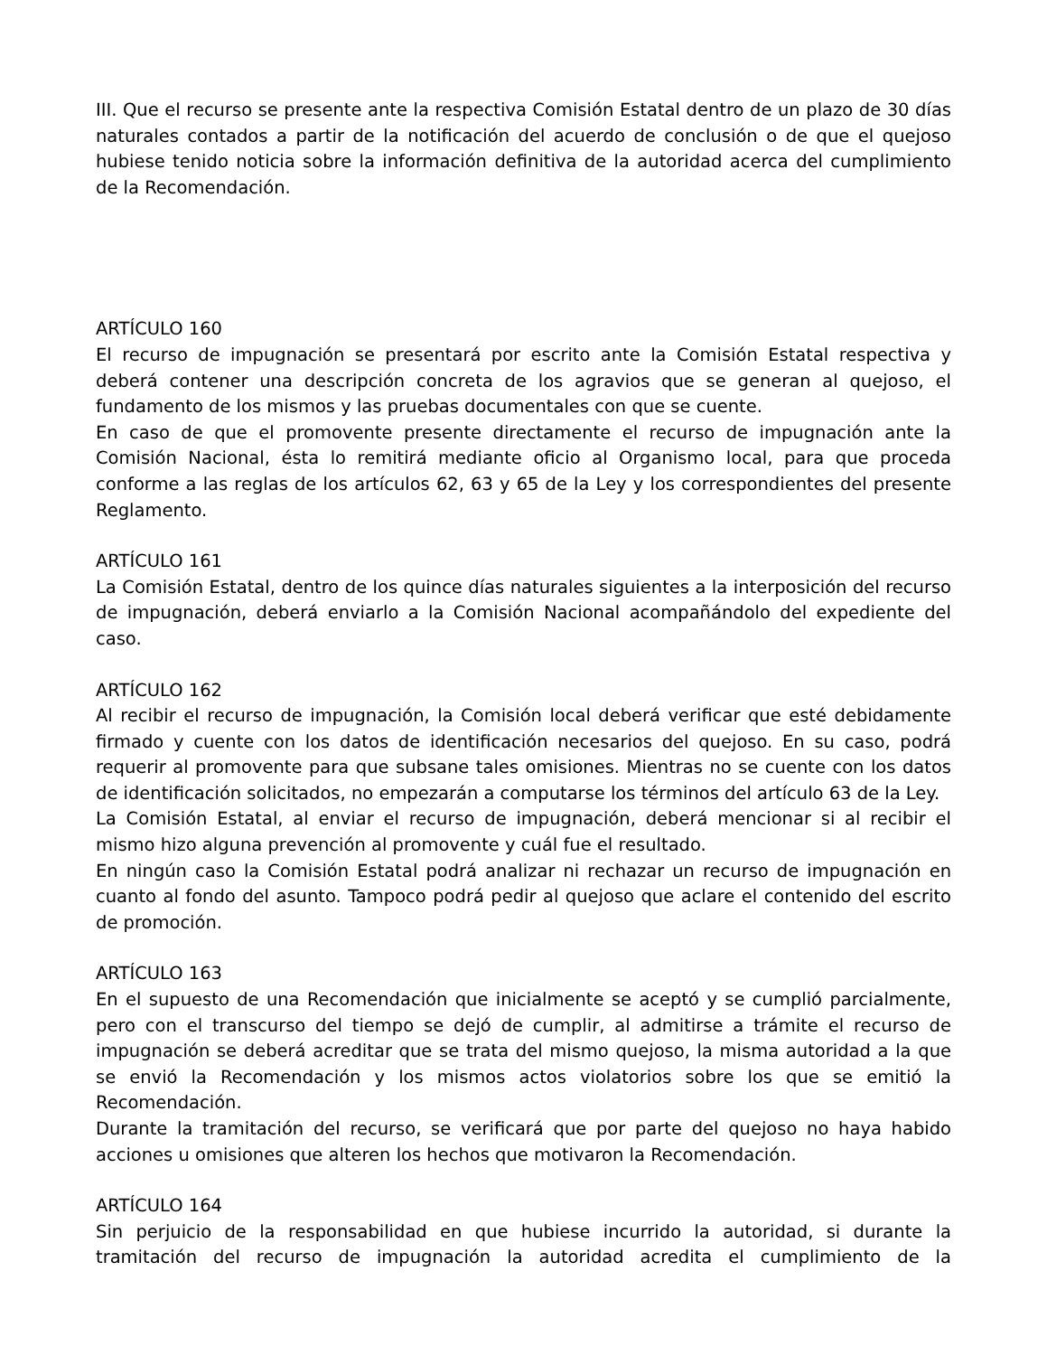III. Que el recurso se presente ante la respectiva Comisión Estatal dentro de un plazo de 30 días naturales contados a partir de la notificación del acuerdo de conclusión o de que el quejoso hubiese tenido noticia sobre la información definitiva de la autoridad acerca del cumplimiento de la Recomendación.
ARTÍCULO 160
El recurso de impugnación se presentará por escrito ante la Comisión Estatal respectiva y deberá contener una descripción concreta de los agravios que se generan al quejoso, el fundamento de los mismos y las pruebas documentales con que se cuente.
En caso de que el promovente presente directamente el recurso de impugnación ante la Comisión Nacional, ésta lo remitirá mediante oficio al Organismo local, para que proceda conforme a las reglas de los artículos 62, 63 y 65 de la Ley y los correspondientes del presente Reglamento.
ARTÍCULO 161
La Comisión Estatal, dentro de los quince días naturales siguientes a la interposición del recurso de impugnación, deberá enviarlo a la Comisión Nacional acompañándolo del expediente del caso.
ARTÍCULO 162
Al recibir el recurso de impugnación, la Comisión local deberá verificar que esté debidamente firmado y cuente con los datos de identificación necesarios del quejoso. En su caso, podrá requerir al promovente para que subsane tales omisiones. Mientras no se cuente con los datos de identificación solicitados, no empezarán a computarse los términos del artículo 63 de la Ley.
La Comisión Estatal, al enviar el recurso de impugnación, deberá mencionar si al recibir el mismo hizo alguna prevención al promovente y cuál fue el resultado.
En ningún caso la Comisión Estatal podrá analizar ni rechazar un recurso de impugnación en cuanto al fondo del asunto. Tampoco podrá pedir al quejoso que aclare el contenido del escrito de promoción.
ARTÍCULO 163
En el supuesto de una Recomendación que inicialmente se aceptó y se cumplió parcialmente, pero con el transcurso del tiempo se dejó de cumplir, al admitirse a trámite el recurso de impugnación se deberá acreditar que se trata del mismo quejoso, la misma autoridad a la que se envió la Recomendación y los mismos actos violatorios sobre los que se emitió la Recomendación.
Durante la tramitación del recurso, se verificará que por parte del quejoso no haya habido acciones u omisiones que alteren los hechos que motivaron la Recomendación.
ARTÍCULO 164
Sin perjuicio de la responsabilidad en que hubiese incurrido la autoridad, si durante la tramitación del recurso de impugnación la autoridad acredita el cumplimiento de la